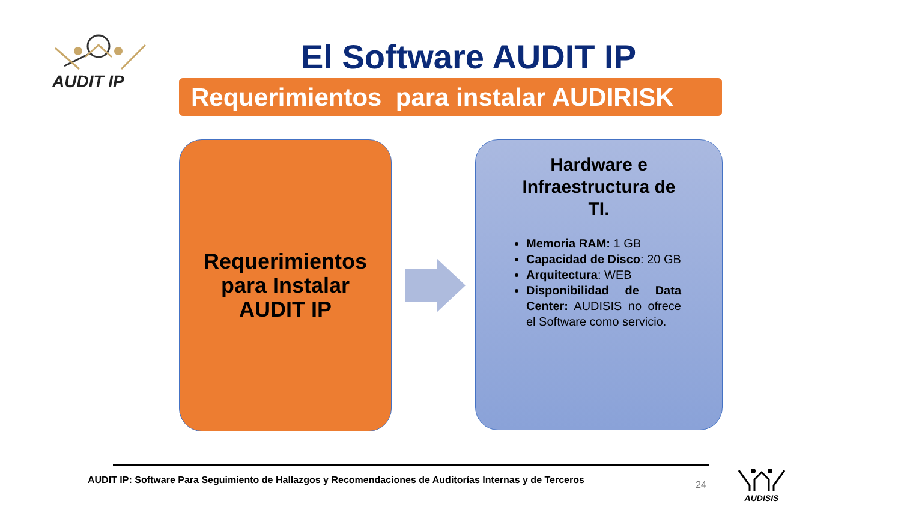AUDIT IP
El Software AUDIT IP
Requerimientos para instalar AUDIRISK
Requerimientos
para Instalar
AUDIT IP
Hardware e Infraestructura de TI.
Memoria RAM: 1 GB
Capacidad de Disco: 20 GB
Arquitectura: WEB
Disponibilidad de Data Center: AUDISIS no ofrece el Software como servicio.
AUDIT IP: Software Para Seguimiento de Hallazgos y Recomendaciones de Auditorías Internas y de Terceros
24
AUDISIS